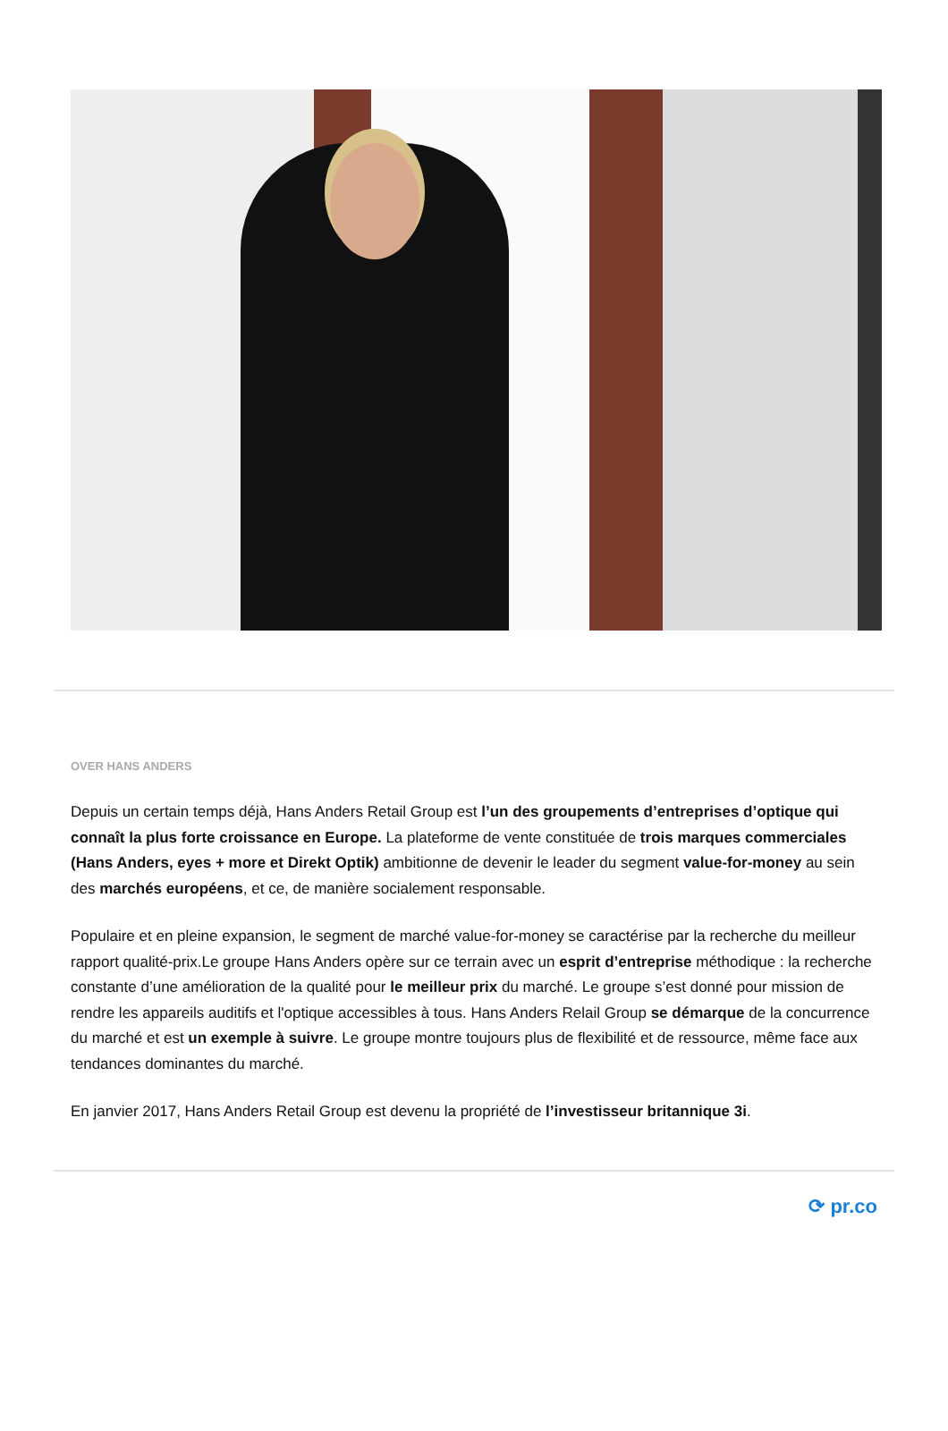OVER HANS ANDERS
Depuis un certain temps déjà, Hans Anders Retail Group est l’un des groupements d’entreprises d’optique qui connaît la plus forte croissance en Europe. La plateforme de vente constituée de trois marques commerciales (Hans Anders, eyes + more et Direkt Optik) ambitionne de devenir le leader du segment value-for-money au sein des marchés européens, et ce, de manière socialement responsable.
Populaire et en pleine expansion, le segment de marché value-for-money se caractérise par la recherche du meilleur rapport qualité-prix.Le groupe Hans Anders opère sur ce terrain avec un esprit d’entreprise méthodique : la recherche constante d’une amélioration de la qualité pour le meilleur prix du marché. Le groupe s’est donné pour mission de rendre les appareils auditifs et l'optique accessibles à tous. Hans Anders Relail Group se démarque de la concurrence du marché et est un exemple à suivre. Le groupe montre toujours plus de flexibilité et de ressource, même face aux tendances dominantes du marché.
En janvier 2017, Hans Anders Retail Group est devenu la propriété de l’investisseur britannique 3i.
⟳ pr.co